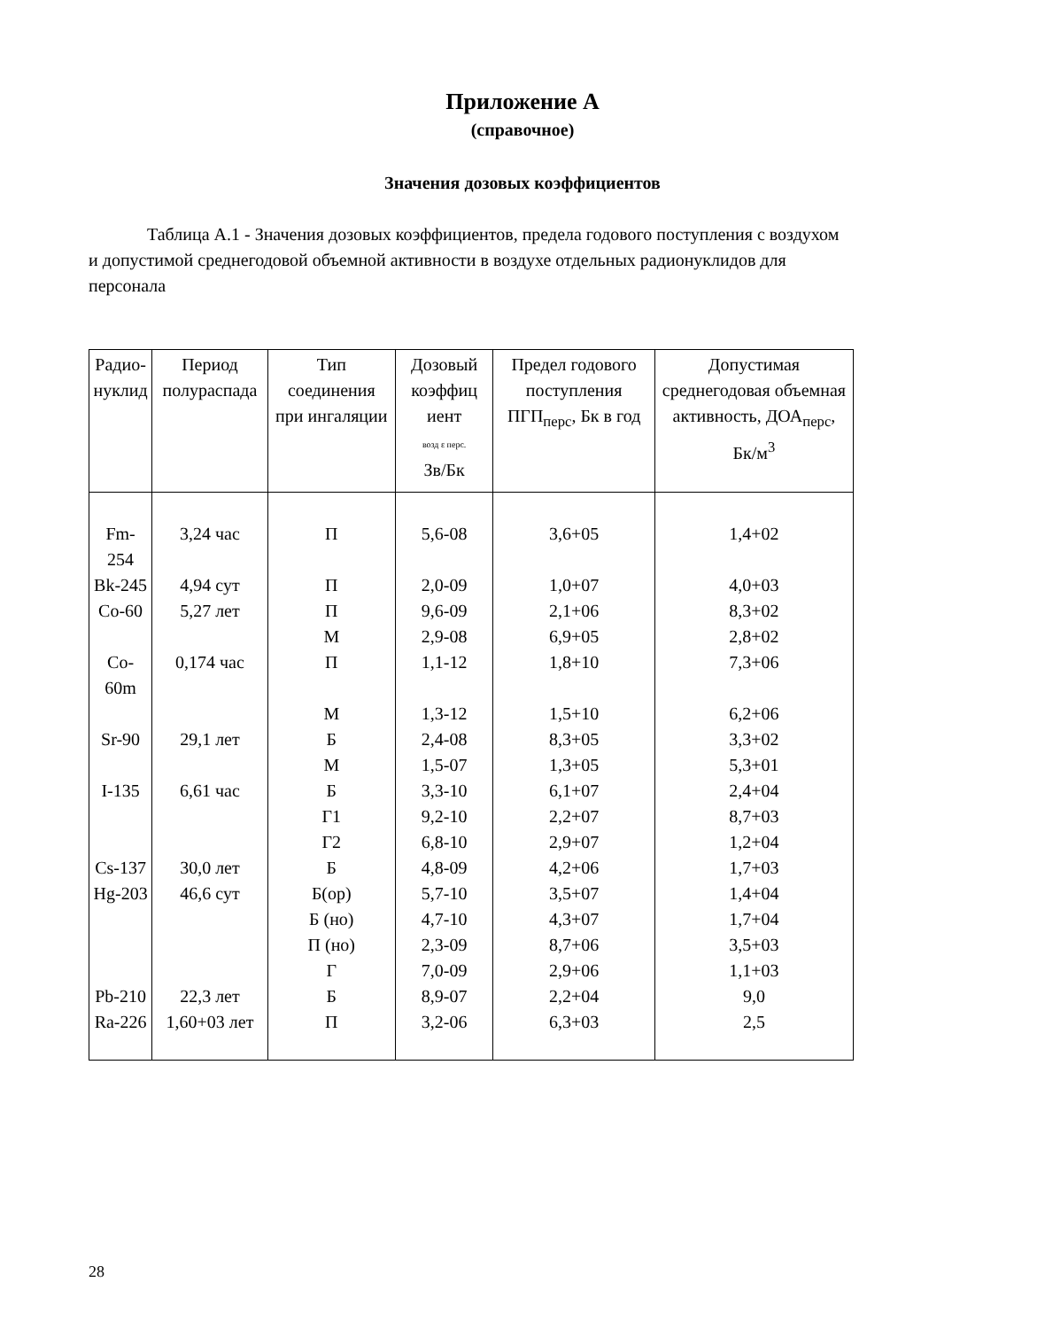Приложение А
(справочное)
Значения дозовых коэффициентов
Таблица А.1 - Значения дозовых коэффициентов, предела годового поступления с воздухом и допустимой среднегодовой объемной активности в воздухе отдельных радионуклидов для персонала
| Радио- нуклид | Период полураспада | Тип соединения при ингаляции | Дозовый коэффиц иент возд ε перс. Зв/Бк | Предел годового поступления ПГП<sub>перс</sub>, Бк в год | Допустимая среднегодовая объемная активность, ДОА<sub>перс</sub>, Бк/м<sup>3</sup> |
| --- | --- | --- | --- | --- | --- |
| Fm-254 | 3,24 час | П | 5,6-08 | 3,6+05 | 1,4+02 |
| Bk-245 | 4,94 сут | П | 2,0-09 | 1,0+07 | 4,0+03 |
| Co-60 | 5,27 лет | П | 9,6-09 | 2,1+06 | 8,3+02 |
| | | М | 2,9-08 | 6,9+05 | 2,8+02 |
| Co-60m | 0,174 час | П | 1,1-12 | 1,8+10 | 7,3+06 |
| | | М | 1,3-12 | 1,5+10 | 6,2+06 |
| Sr-90 | 29,1 лет | Б | 2,4-08 | 8,3+05 | 3,3+02 |
| | | М | 1,5-07 | 1,3+05 | 5,3+01 |
| I-135 | 6,61 час | Б | 3,3-10 | 6,1+07 | 2,4+04 |
| | | Г1 | 9,2-10 | 2,2+07 | 8,7+03 |
| | | Г2 | 6,8-10 | 2,9+07 | 1,2+04 |
| Cs-137 | 30,0 лет | Б | 4,8-09 | 4,2+06 | 1,7+03 |
| Hg-203 | 46,6 сут | Б(ор) | 5,7-10 | 3,5+07 | 1,4+04 |
| | | Б (но) | 4,7-10 | 4,3+07 | 1,7+04 |
| | | П (но) | 2,3-09 | 8,7+06 | 3,5+03 |
| | | Г | 7,0-09 | 2,9+06 | 1,1+03 |
| Pb-210 | 22,3 лет | Б | 8,9-07 | 2,2+04 | 9,0 |
| Ra-226 | 1,60+03 лет | П | 3,2-06 | 6,3+03 | 2,5 |
28